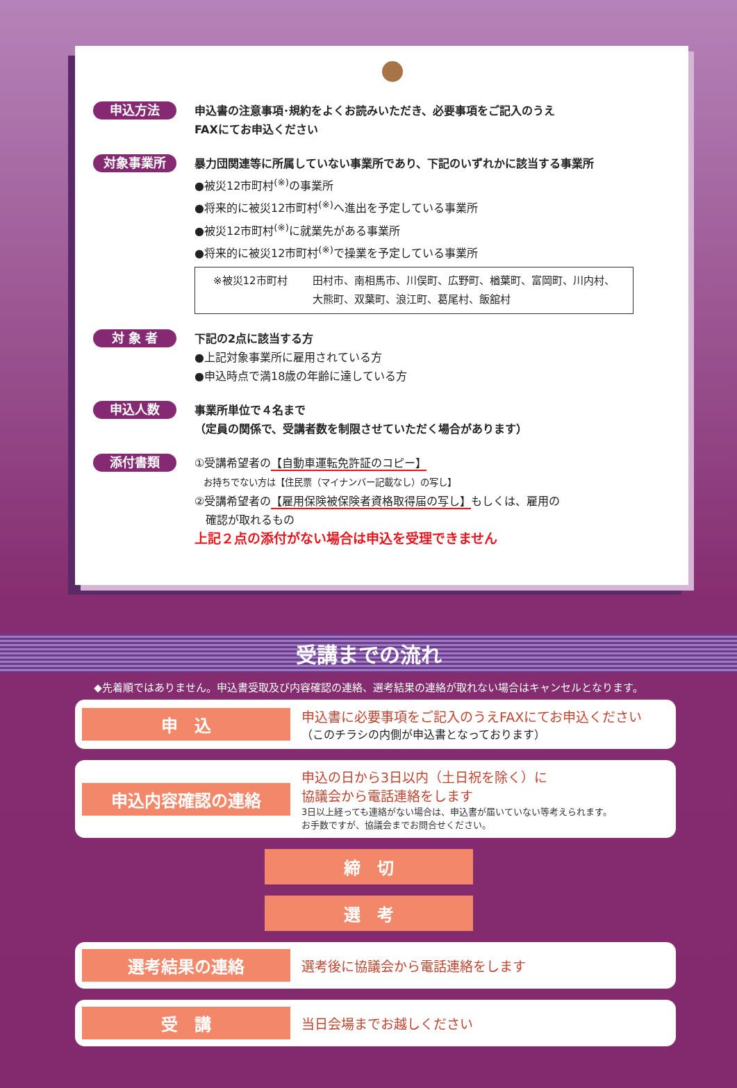申込方法
申込書の注意事項･規約をよくお読みいただき、必要事項をご記入のうえ
FAXにてお申込ください
対象事業所
暴力団関連等に所属していない事業所であり、下記のいずれかに該当する事業所
●被災12市町村<sup>(※)</sup>の事業所
●将来的に被災12市町村<sup>(※)</sup>へ進出を予定している事業所
●被災12市町村<sup>(※)</sup>に就業先がある事業所
●将来的に被災12市町村<sup>(※)</sup>で操業を予定している事業所
※被災12市町村 田村市、南相馬市、川俣町、広野町、楢葉町、富岡町、川内村、
大熊町、双葉町、浪江町、葛尾村、飯舘村
対 象 者
下記の2点に該当する方
●上記対象事業所に雇用されている方
●申込時点で満18歳の年齢に達している方
申込人数
事業所単位で４名まで
（定員の関係で、受講者数を制限させていただく場合があります）
添付書類
①受講希望者の【自動車運転免許証のコピー】
　お持ちでない方は【住民票（マイナンバー記載なし）の写し】
②受講希望者の【雇用保険被保険者資格取得届の写し】もしくは、雇用の
　確認が取れるもの
上記２点の添付がない場合は申込を受理できません
受講までの流れ
◆先着順ではありません。申込書受取及び内容確認の連絡、選考結果の連絡が取れない場合はキャンセルとなります。
申　込
申込書に必要事項をご記入のうえFAXにてお申込ください
（このチラシの内側が申込書となっております）
申込内容確認の連絡
申込の日から3日以内（土日祝を除く）に
協議会から電話連絡をします
3日以上経っても連絡がない場合は、申込書が届いていない等考えられます。
お手数ですが、協議会までお問合せください。
締　切
選　考
選考結果の連絡
選考後に協議会から電話連絡をします
受　講
当日会場までお越しください